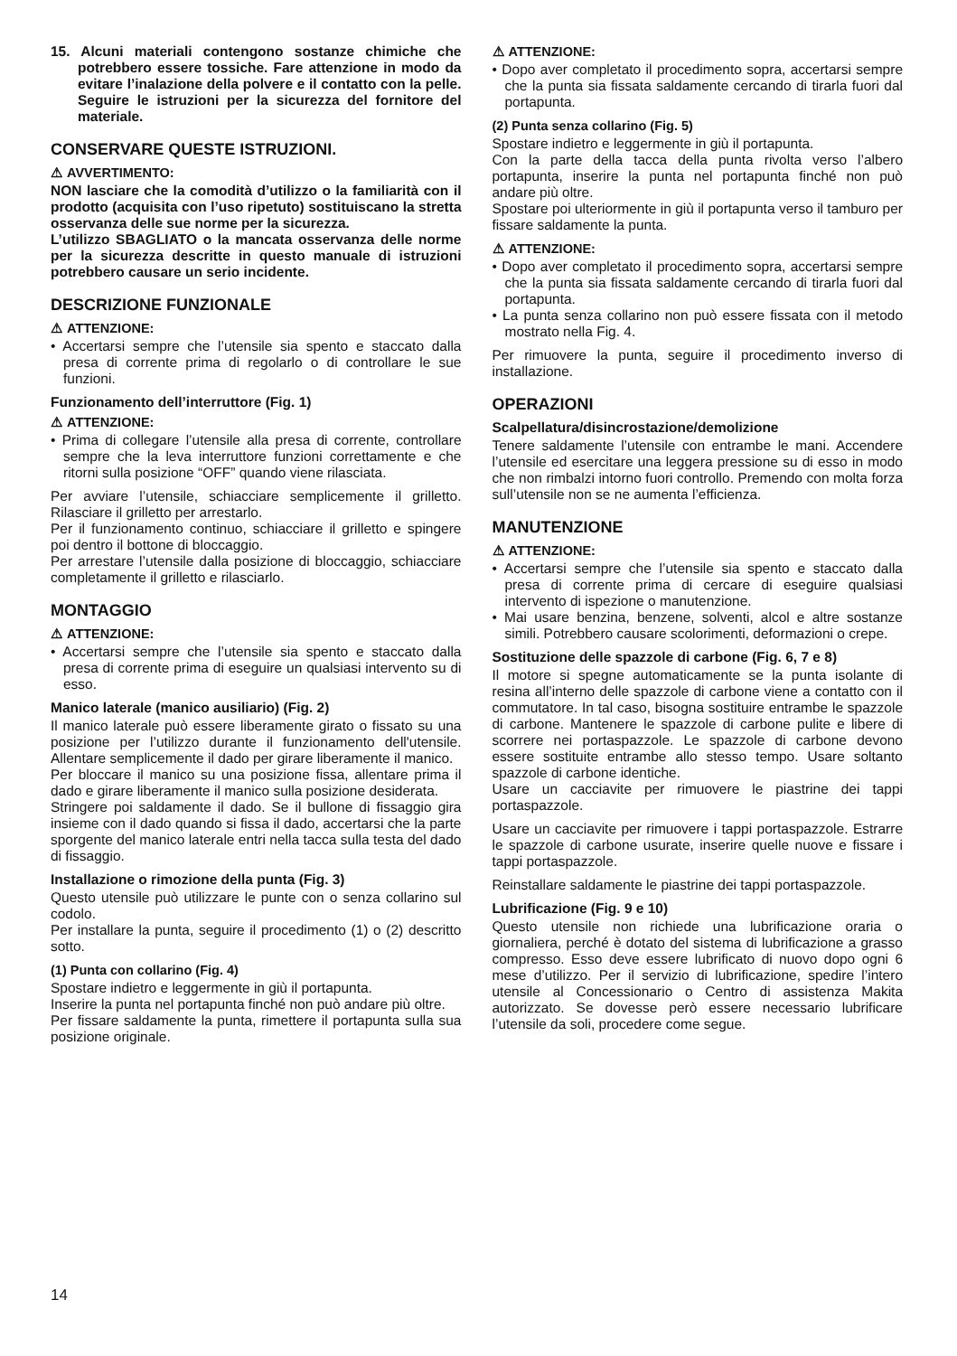15. Alcuni materiali contengono sostanze chimiche che potrebbero essere tossiche. Fare attenzione in modo da evitare l’inalazione della polvere e il contatto con la pelle. Seguire le istruzioni per la sicurezza del fornitore del materiale.
CONSERVARE QUESTE ISTRUZIONI.
⚠ AVVERTIMENTO:
NON lasciare che la comodità d’utilizzo o la familiarità con il prodotto (acquisita con l’uso ripetuto) sostituiscano la stretta osservanza delle sue norme per la sicurezza.
L’utilizzo SBAGLIATO o la mancata osservanza delle norme per la sicurezza descritte in questo manuale di istruzioni potrebbero causare un serio incidente.
DESCRIZIONE FUNZIONALE
⚠ ATTENZIONE:
• Accertarsi sempre che l’utensile sia spento e staccato dalla presa di corrente prima di regolarlo o di controllare le sue funzioni.
Funzionamento dell’interruttore (Fig. 1)
⚠ ATTENZIONE:
• Prima di collegare l’utensile alla presa di corrente, controllare sempre che la leva interruttore funzioni correttamente e che ritorni sulla posizione “OFF” quando viene rilasciata.
Per avviare l’utensile, schiacciare semplicemente il grilletto. Rilasciare il grilletto per arrestarlo.
Per il funzionamento continuo, schiacciare il grilletto e spingere poi dentro il bottone di bloccaggio.
Per arrestare l’utensile dalla posizione di bloccaggio, schiacciare completamente il grilletto e rilasciarlo.
MONTAGGIO
⚠ ATTENZIONE:
• Accertarsi sempre che l’utensile sia spento e staccato dalla presa di corrente prima di eseguire un qualsiasi intervento su di esso.
Manico laterale (manico ausiliario) (Fig. 2)
Il manico laterale può essere liberamente girato o fissato su una posizione per l’utilizzo durante il funzionamento dell'utensile. Allentare semplicemente il dado per girare liberamente il manico.
Per bloccare il manico su una posizione fissa, allentare prima il dado e girare liberamente il manico sulla posizione desiderata.
Stringere poi saldamente il dado. Se il bullone di fissaggio gira insieme con il dado quando si fissa il dado, accertarsi che la parte sporgente del manico laterale entri nella tacca sulla testa del dado di fissaggio.
Installazione o rimozione della punta (Fig. 3)
Questo utensile può utilizzare le punte con o senza collarino sul codolo.
Per installare la punta, seguire il procedimento (1) o (2) descritto sotto.
(1) Punta con collarino (Fig. 4)
Spostare indietro e leggermente in giù il portapunta.
Inserire la punta nel portapunta finché non può andare più oltre.
Per fissare saldamente la punta, rimettere il portapunta sulla sua posizione originale.
⚠ ATTENZIONE:
• Dopo aver completato il procedimento sopra, accertarsi sempre che la punta sia fissata saldamente cercando di tirarla fuori dal portapunta.
(2) Punta senza collarino (Fig. 5)
Spostare indietro e leggermente in giù il portapunta.
Con la parte della tacca della punta rivolta verso l’albero portapunta, inserire la punta nel portapunta finché non può andare più oltre.
Spostare poi ulteriormente in giù il portapunta verso il tamburo per fissare saldamente la punta.
⚠ ATTENZIONE:
• Dopo aver completato il procedimento sopra, accertarsi sempre che la punta sia fissata saldamente cercando di tirarla fuori dal portapunta.
• La punta senza collarino non può essere fissata con il metodo mostrato nella Fig. 4.
Per rimuovere la punta, seguire il procedimento inverso di installazione.
OPERAZIONI
Scalpellatura/disincrostazione/demolizione
Tenere saldamente l’utensile con entrambe le mani. Accendere l’utensile ed esercitare una leggera pressione su di esso in modo che non rimbalzi intorno fuori controllo. Premendo con molta forza sull’utensile non se ne aumenta l’efficienza.
MANUTENZIONE
⚠ ATTENZIONE:
• Accertarsi sempre che l’utensile sia spento e staccato dalla presa di corrente prima di cercare di eseguire qualsiasi intervento di ispezione o manutenzione.
• Mai usare benzina, benzene, solventi, alcol e altre sostanze simili. Potrebbero causare scolorimenti, deformazioni o crepe.
Sostituzione delle spazzole di carbone (Fig. 6, 7 e 8)
Il motore si spegne automaticamente se la punta isolante di resina all’interno delle spazzole di carbone viene a contatto con il commutatore. In tal caso, bisogna sostituire entrambe le spazzole di carbone. Mantenere le spazzole di carbone pulite e libere di scorrere nei portaspazzole. Le spazzole di carbone devono essere sostituite entrambe allo stesso tempo. Usare soltanto spazzole di carbone identiche.
Usare un cacciavite per rimuovere le piastrine dei tappi portaspazzole.
Usare un cacciavite per rimuovere i tappi portaspazzole. Estrarre le spazzole di carbone usurate, inserire quelle nuove e fissare i tappi portaspazzole.
Reinstallare saldamente le piastrine dei tappi portaspazzole.
Lubrificazione (Fig. 9 e 10)
Questo utensile non richiede una lubrificazione oraria o giornaliera, perché è dotato del sistema di lubrificazione a grasso compresso. Esso deve essere lubrificato di nuovo dopo ogni 6 mese d’utilizzo. Per il servizio di lubrificazione, spedire l’intero utensile al Concessionario o Centro di assistenza Makita autorizzato. Se dovesse però essere necessario lubrificare l’utensile da soli, procedere come segue.
14